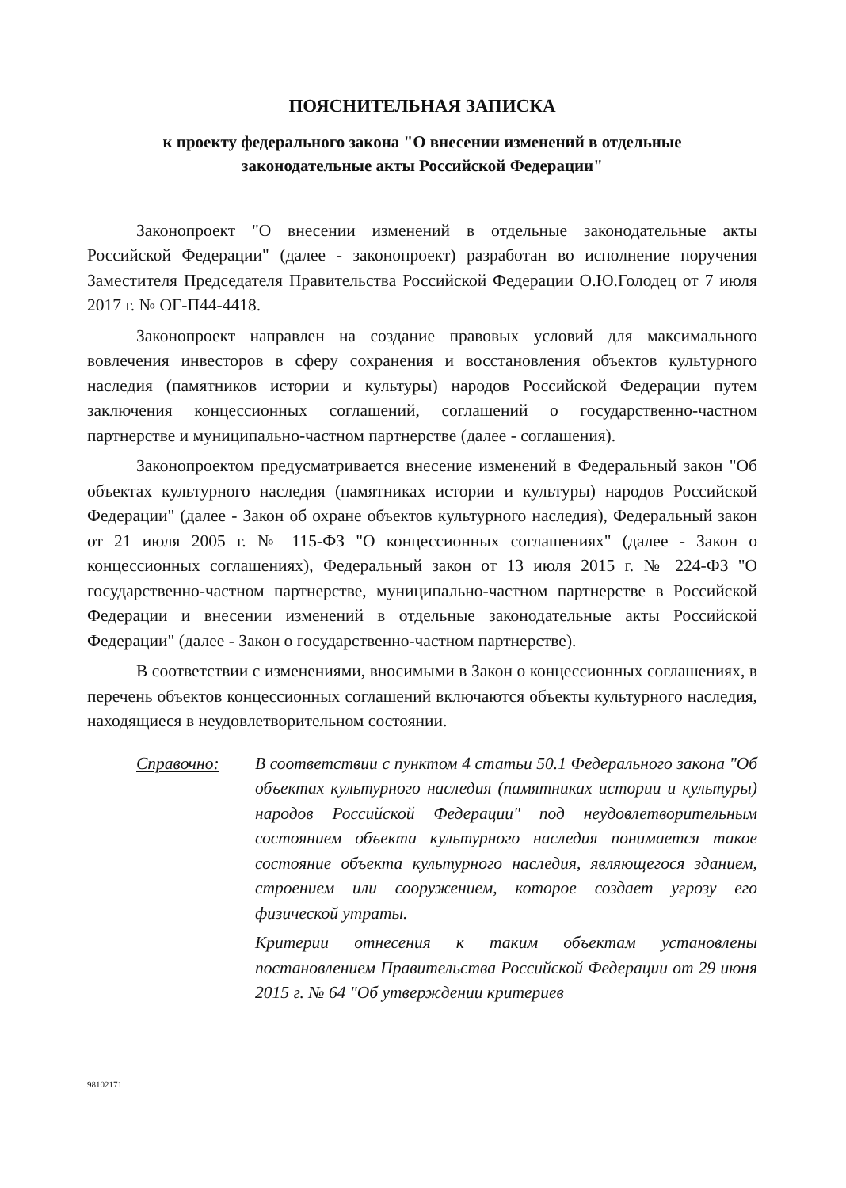ПОЯСНИТЕЛЬНАЯ ЗАПИСКА
к проекту федерального закона "О внесении изменений в отдельные
законодательные акты Российской Федерации"
Законопроект "О внесении изменений в отдельные законодательные акты Российской Федерации" (далее - законопроект) разработан во исполнение поручения Заместителя Председателя Правительства Российской Федерации О.Ю.Голодец от 7 июля 2017 г. № ОГ-П44-4418.
Законопроект направлен на создание правовых условий для максимального вовлечения инвесторов в сферу сохранения и восстановления объектов культурного наследия (памятников истории и культуры) народов Российской Федерации путем заключения концессионных соглашений, соглашений о государственно-частном партнерстве и муниципально-частном партнерстве (далее - соглашения).
Законопроектом предусматривается внесение изменений в Федеральный закон "Об объектах культурного наследия (памятниках истории и культуры) народов Российской Федерации" (далее - Закон об охране объектов культурного наследия), Федеральный закон от 21 июля 2005 г. № 115-ФЗ "О концессионных соглашениях" (далее - Закон о концессионных соглашениях), Федеральный закон от 13 июля 2015 г. № 224-ФЗ "О государственно-частном партнерстве, муниципально-частном партнерстве в Российской Федерации и внесении изменений в отдельные законодательные акты Российской Федерации" (далее - Закон о государственно-частном партнерстве).
В соответствии с изменениями, вносимыми в Закон о концессионных соглашениях, в перечень объектов концессионных соглашений включаются объекты культурного наследия, находящиеся в неудовлетворительном состоянии.
Справочно: В соответствии с пунктом 4 статьи 50.1 Федерального закона "Об объектах культурного наследия (памятниках истории и культуры) народов Российской Федерации" под неудовлетворительным состоянием объекта культурного наследия понимается такое состояние объекта культурного наследия, являющегося зданием, строением или сооружением, которое создает угрозу его физической утраты.
Критерии отнесения к таким объектам установлены постановлением Правительства Российской Федерации от 29 июня 2015 г. № 64 "Об утверждении критериев
98102171